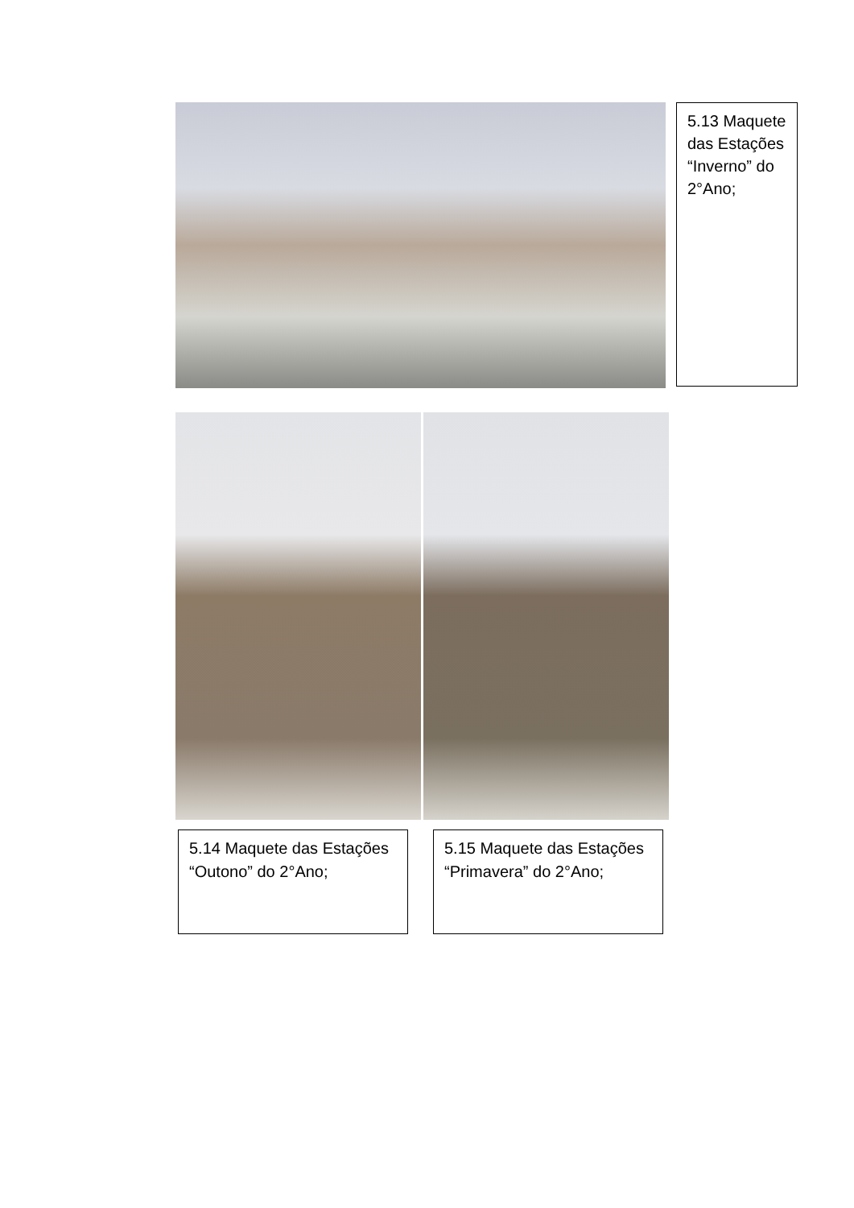5.13 Maquete das Estações “Inverno” do 2°Ano;
5.14 Maquete das Estações “Outono” do 2°Ano;
5.15 Maquete das Estações “Primavera” do 2°Ano;